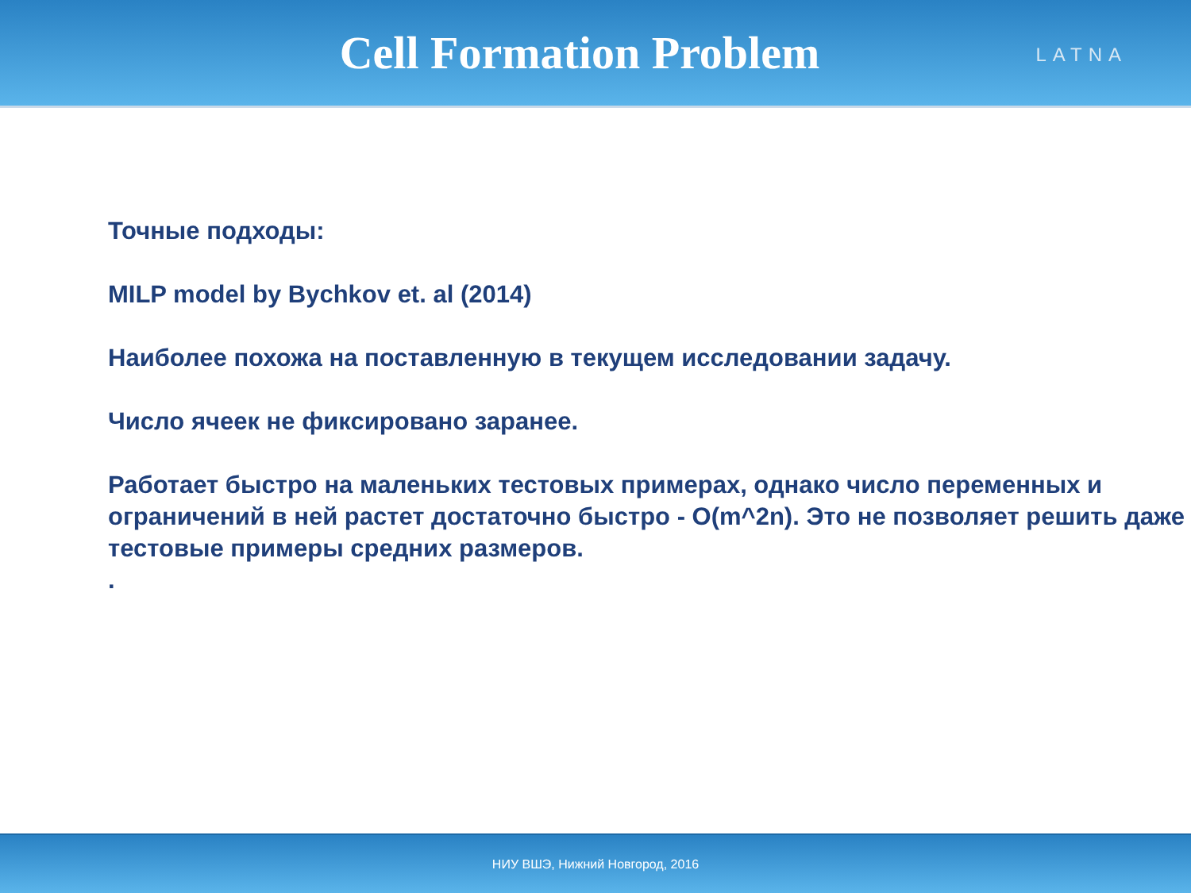Cell Formation Problem
LATNA
Точные подходы:
MILP model by Bychkov et. al (2014)
Наиболее похожа на поставленную в текущем исследовании задачу.
Число ячеек не фиксировано заранее.
Работает быстро на маленьких тестовых примерах, однако число переменных и ограничений в ней растет достаточно быстро - O(m^2n). Это не позволяет решить даже тестовые примеры средних размеров.
.
НИУ ВШЭ, Нижний Новгород, 2016